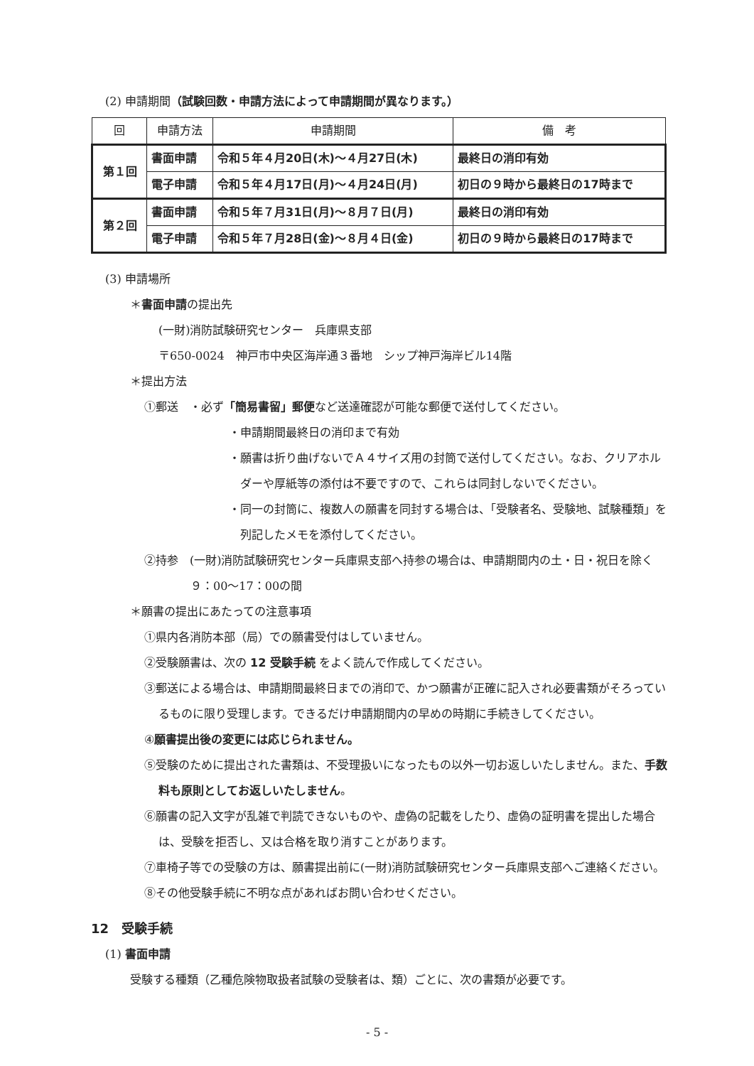(2) 申請期間（試験回数・申請方法によって申請期間が異なります。）
| 回 | 申請方法 | 申請期間 | 備 考 |
| --- | --- | --- | --- |
| 第１回 | 書面申請 | 令和５年４月20日(木)～４月27日(木) | 最終日の消印有効 |
| | 電子申請 | 令和５年４月17日(月)～４月24日(月) | 初日の９時から最終日の17時まで |
| 第２回 | 書面申請 | 令和５年７月31日(月)～８月７日(月) | 最終日の消印有効 |
| | 電子申請 | 令和５年７月28日(金)～８月４日(金) | 初日の９時から最終日の17時まで |
(3) 申請場所
＊書面申請の提出先
(一財)消防試験研究センター　兵庫県支部
〒650-0024　神戸市中央区海岸通３番地　シップ神戸海岸ビル14階
＊提出方法
①郵送　・必ず「簡易書留」郵便など送達確認が可能な郵便で送付してください。
・申請期間最終日の消印まで有効
・願書は折り曲げないでＡ４サイズ用の封筒で送付してください。なお、クリアホルダーや厚紙等の添付は不要ですので、これらは同封しないでください。
・同一の封筒に、複数人の願書を同封する場合は、「受験者名、受験地、試験種類」を列記したメモを添付してください。
②持参　(一財)消防試験研究センター兵庫県支部へ持参の場合は、申請期間内の土・日・祝日を除く９：00～17：00の間
＊願書の提出にあたっての注意事項
①県内各消防本部（局）での願書受付はしていません。
②受験願書は、次の 12 受験手続 をよく読んで作成してください。
③郵送による場合は、申請期間最終日までの消印で、かつ願書が正確に記入され必要書類がそろっているものに限り受理します。できるだけ申請期間内の早めの時期に手続きしてください。
④願書提出後の変更には応じられません。
⑤受験のために提出された書類は、不受理扱いになったもの以外一切お返しいたしません。また、手数料も原則としてお返しいたしません。
⑥願書の記入文字が乱雑で判読できないものや、虚偽の記載をしたり、虚偽の証明書を提出した場合は、受験を拒否し、又は合格を取り消すことがあります。
⑦車椅子等での受験の方は、願書提出前に(一財)消防試験研究センター兵庫県支部へご連絡ください。
⑧その他受験手続に不明な点があればお問い合わせください。
12　受験手続
(1) 書面申請
受験する種類（乙種危険物取扱者試験の受験者は、類）ごとに、次の書類が必要です。
- 5 -